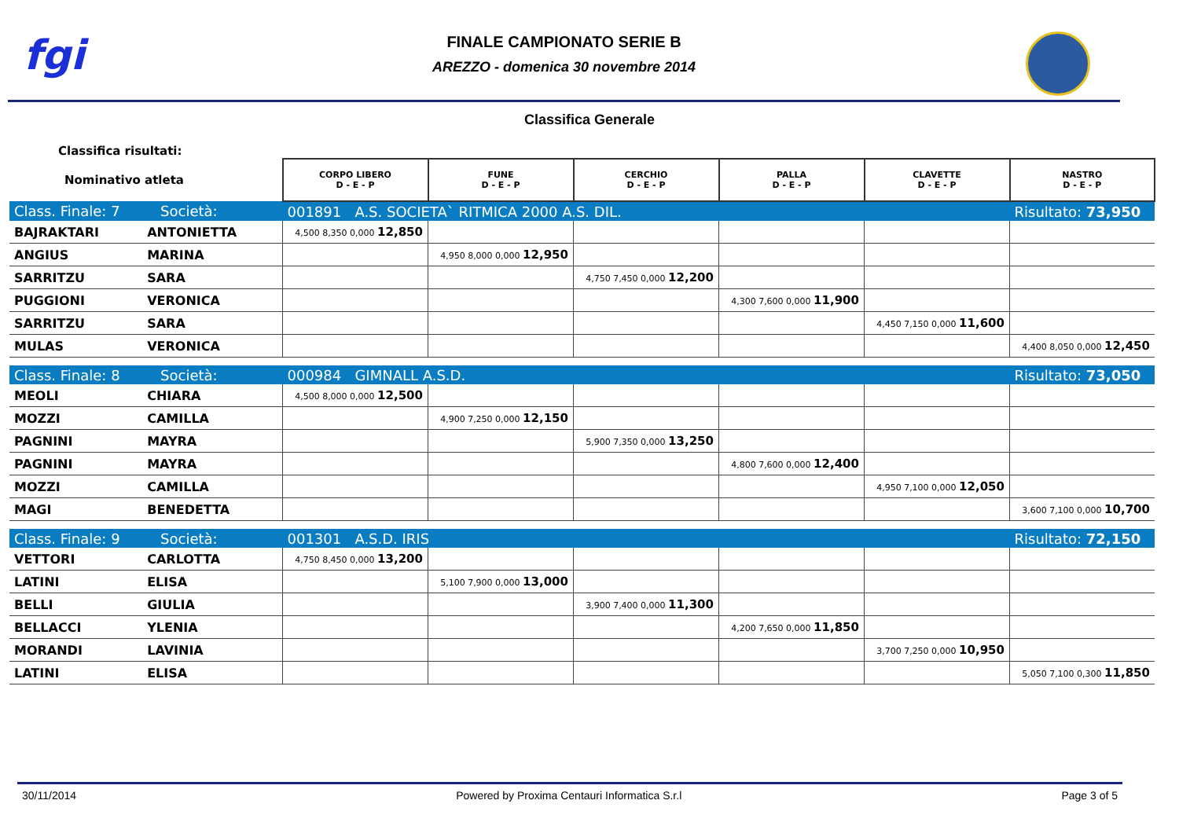fgi
FINALE CAMPIONATO SERIE B
AREZZO - domenica 30 novembre 2014
Classifica Generale
Classifica risultati:
| Nominativo atleta | | CORPO LIBERO D - E - P | FUNE D - E - P | CERCHIO D - E - P | PALLA D - E - P | CLAVETTE D - E - P | NASTRO D - E - P |
| Class. Finale: 7 Società: | | 001891 A.S. SOCIETA` RITMICA 2000 A.S. DIL. | | | | | Risultato: 73,950 |
| BAJRAKTARI | ANTONIETTA | 4,500 8,350 0,000 12,850 | | | | | |
| ANGIUS | MARINA | | 4,950 8,000 0,000 12,950 | | | | |
| SARRITZU | SARA | | | 4,750 7,450 0,000 12,200 | | | |
| PUGGIONI | VERONICA | | | | 4,300 7,600 0,000 11,900 | | |
| SARRITZU | SARA | | | | | 4,450 7,150 0,000 11,600 | |
| MULAS | VERONICA | | | | | | 4,400 8,050 0,000 12,450 |
| Class. Finale: 8 Società: | | 000984 GIMNALL A.S.D. | | | | | Risultato: 73,050 |
| MEOLI | CHIARA | 4,500 8,000 0,000 12,500 | | | | | |
| MOZZI | CAMILLA | | 4,900 7,250 0,000 12,150 | | | | |
| PAGNINI | MAYRA | | | 5,900 7,350 0,000 13,250 | | | |
| PAGNINI | MAYRA | | | | 4,800 7,600 0,000 12,400 | | |
| MOZZI | CAMILLA | | | | | 4,950 7,100 0,000 12,050 | |
| MAGI | BENEDETTA | | | | | | 3,600 7,100 0,000 10,700 |
| Class. Finale: 9 Società: | | 001301 A.S.D. IRIS | | | | | Risultato: 72,150 |
| VETTORI | CARLOTTA | 4,750 8,450 0,000 13,200 | | | | | |
| LATINI | ELISA | | 5,100 7,900 0,000 13,000 | | | | |
| BELLI | GIULIA | | | 3,900 7,400 0,000 11,300 | | | |
| BELLACCI | YLENIA | | | | 4,200 7,650 0,000 11,850 | | |
| MORANDI | LAVINIA | | | | | 3,700 7,250 0,000 10,950 | |
| LATINI | ELISA | | | | | | 5,050 7,100 0,300 11,850 |
30/11/2014 Powered by Proxima Centauri Informatica S.r.l Page 3 of 5